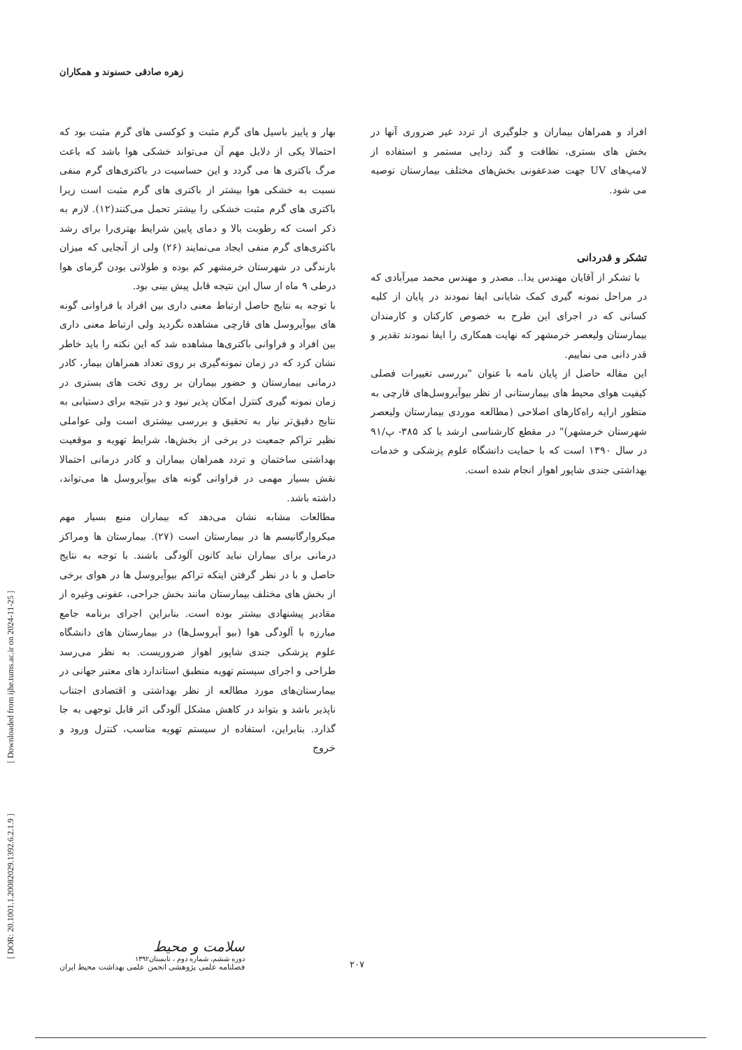زهره صادقی حسنوند و همکاران
[ DOR: 20.1001.1.20082029.1392.6.2.1.9 ] [ Downloaded from ijhe.tums.ac.ir on 2024-11-25 ]
بهار و پاییز باسیل های گرم مثبت و کوکسی های گرم مثبت بود که احتمالا یکی از دلایل مهم آن می‌تواند خشکی هوا باشد که باعث مرگ باکتری ها می گردد و این حساسیت در باکتری‌های گرم منفی نسبت به خشکی هوا بیشتر از باکتری های گرم مثبت است زیرا باکتری های گرم مثبت خشکی را بیشتر تحمل می‌کنند(۱۲). لازم به ذکر است که رطوبت بالا و دمای پایین شرایط بهتری‌را برای رشد باکتری‌های گرم منفی ایجاد می‌نمایند (۲۶) ولی از آنجایی که میزان بارندگی در شهرستان خرمشهر کم بوده و طولانی بودن گرمای هوا درطی ۹ ماه از سال این نتیجه قابل پیش بینی بود.
با توجه به نتایج حاصل ارتباط معنی داری بین افراد با فراوانی گونه های بیوآیروسل های قارچی مشاهده نگردید ولی ارتباط معنی داری بین افراد و فراوانی باکتری‌ها مشاهده شد که این نکته را باید خاطر نشان کرد که در زمان نمونه‌گیری بر روی تعداد همراهان بیمار، کادر درمانی بیمارستان و حضور بیماران بر روی تخت های بستری در زمان نمونه گیری کنترل امکان پذیر نبود و در نتیجه برای دستیابی به نتایج دقیق‌تر نیاز به تحقیق و بررسی بیشتری است ولی عواملی نظیر تراکم جمعیت در برخی از بخش‌ها، شرایط تهویه و موقعیت بهداشتی ساختمان و تردد همراهان بیماران و کادر درمانی احتمالا نقش بسیار مهمی در فراوانی گونه های بیوآیروسل ها می‌تواند، داشته باشد.
مطالعات مشابه نشان می‌دهد که بیماران منبع بسیار مهم میکروارگانیسم ها در بیمارستان است (۲۷). بیمارستان ها ومراکز درمانی برای بیماران نباید کانون آلودگی باشند. با توجه به نتایج حاصل و با در نظر گرفتن اینکه تراکم بیوآیروسل ها در هوای برخی از بخش های مختلف بیمارستان مانند بخش جراحی، عفونی وغیره از مقادیر پیشنهادی بیشتر بوده است. بنابراین اجرای برنامه جامع مبارزه با آلودگی هوا (بیو آیروسل‌ها) در بیمارستان های دانشگاه علوم پزشکی جندی شاپور اهواز ضروریست. به نظر می‌رسد طراحی و اجرای سیستم تهویه منطبق استاندارد های معتبر جهانی در بیمارستان‌های مورد مطالعه از نظر بهداشتی و اقتصادی اجتناب ناپذیر باشد و بتواند در کاهش مشکل آلودگی اثر قابل توجهی به جا گذارد. بنابراین، استفاده از سیستم تهویه مناسب، کنترل ورود و خروج
افراد و همراهان بیماران و جلوگیری از تردد غیر ضروری آنها در بخش های بستری، نظافت و گند زدایی مستمر و استفاده از لامپ‌های UV جهت ضدعفونی بخش‌های مختلف بیمارستان توصیه می شود.
تشکر و قدردانی
با تشکر از آقایان مهندس یدا.. مصدر و مهندس محمد میرآبادی که در مراحل نمونه گیری کمک شایانی ایفا نمودند در پایان از کلیه کسانی که در اجرای این طرح به خصوص کارکنان و کارمندان بیمارستان ولیعصر خرمشهر که نهایت همکاری را ایفا نمودند تقدیر و قدر دانی می نماییم.
این مقاله حاصل از پایان نامه با عنوان "بررسی تغییرات فصلی کیفیت هوای محیط های بیمارستانی از نظر بیوآیروسل‌های قارچی به منظور ارایه راه‌کارهای اصلاحی (مطالعه موردی بیمارستان ولیعصر شهرستان خرمشهر)" در مقطع کارشناسی ارشد با کد ۳۸۵- پ/۹۱ در سال ۱۳۹۰ است که با حمایت دانشگاه علوم پزشکی و خدمات بهداشتی جندی شاپور اهواز انجام شده است.
سلامت و محیط
دوره ششم، شماره دوم ، تابستان۱۳۹۲
فصلنامه علمی پژوهشی انجمن علمی بهداشت محیط ایران
۲۰۷